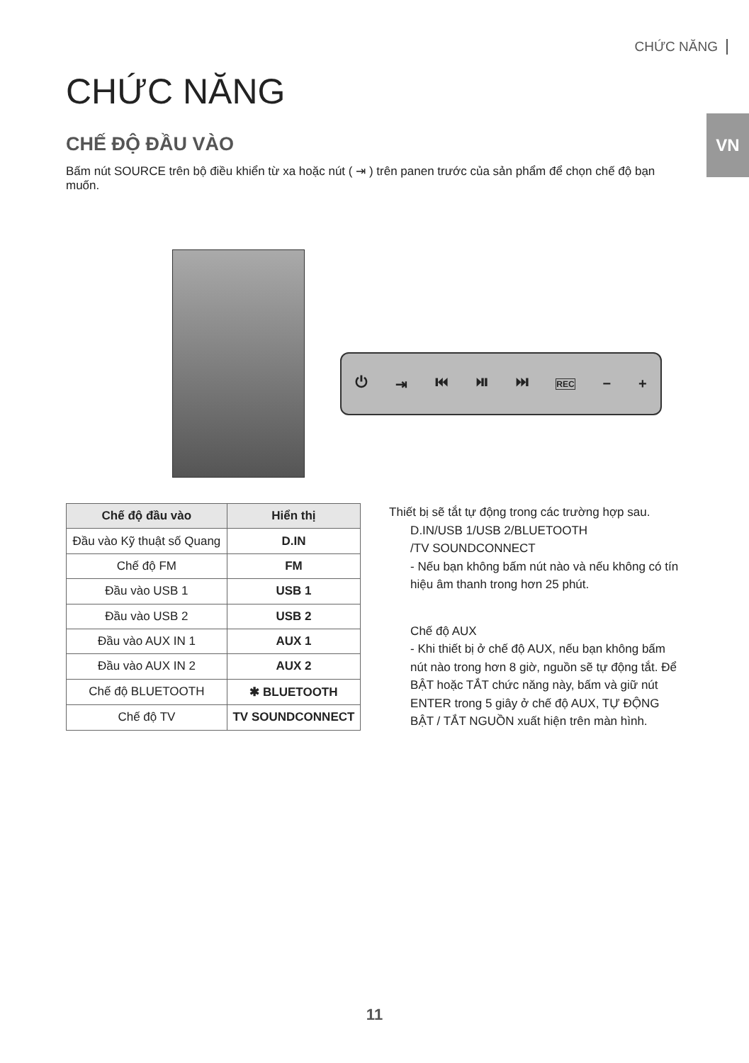CHỨC NĂNG
VN
CHỨC NĂNG
CHẾ ĐỘ ĐẦU VÀO
Bấm nút SOURCE trên bộ điều khiển từ xa hoặc nút ( ⇥ ) trên panen trước của sản phẩm để chọn chế độ bạn muốn.
⏻ ⇥ ⏮ ⏯ ⏭ REC − +
| Chế độ đầu vào | Hiển thị |
| --- | --- |
| Đầu vào Kỹ thuật số Quang | D.IN |
| Chế độ FM | FM |
| Đầu vào USB 1 | USB 1 |
| Đầu vào USB 2 | USB 2 |
| Đầu vào AUX IN 1 | AUX 1 |
| Đầu vào AUX IN 2 | AUX 2 |
| Chế độ BLUETOOTH | ✱ BLUETOOTH |
| Chế độ TV | TV SOUNDCONNECT |
Thiết bị sẽ tắt tự động trong các trường hợp sau.
D.IN/USB 1/USB 2/BLUETOOTH
/TV SOUNDCONNECT
- Nếu bạn không bấm nút nào và nếu không có tín hiệu âm thanh trong hơn 25 phút.
Chế độ AUX
- Khi thiết bị ở chế độ AUX, nếu bạn không bấm nút nào trong hơn 8 giờ, nguồn sẽ tự động tắt. Để BẬT hoặc TẮT chức năng này, bấm và giữ nút ENTER trong 5 giây ở chế độ AUX, TỰ ĐỘNG BẬT / TẮT NGUỒN xuất hiện trên màn hình.
11